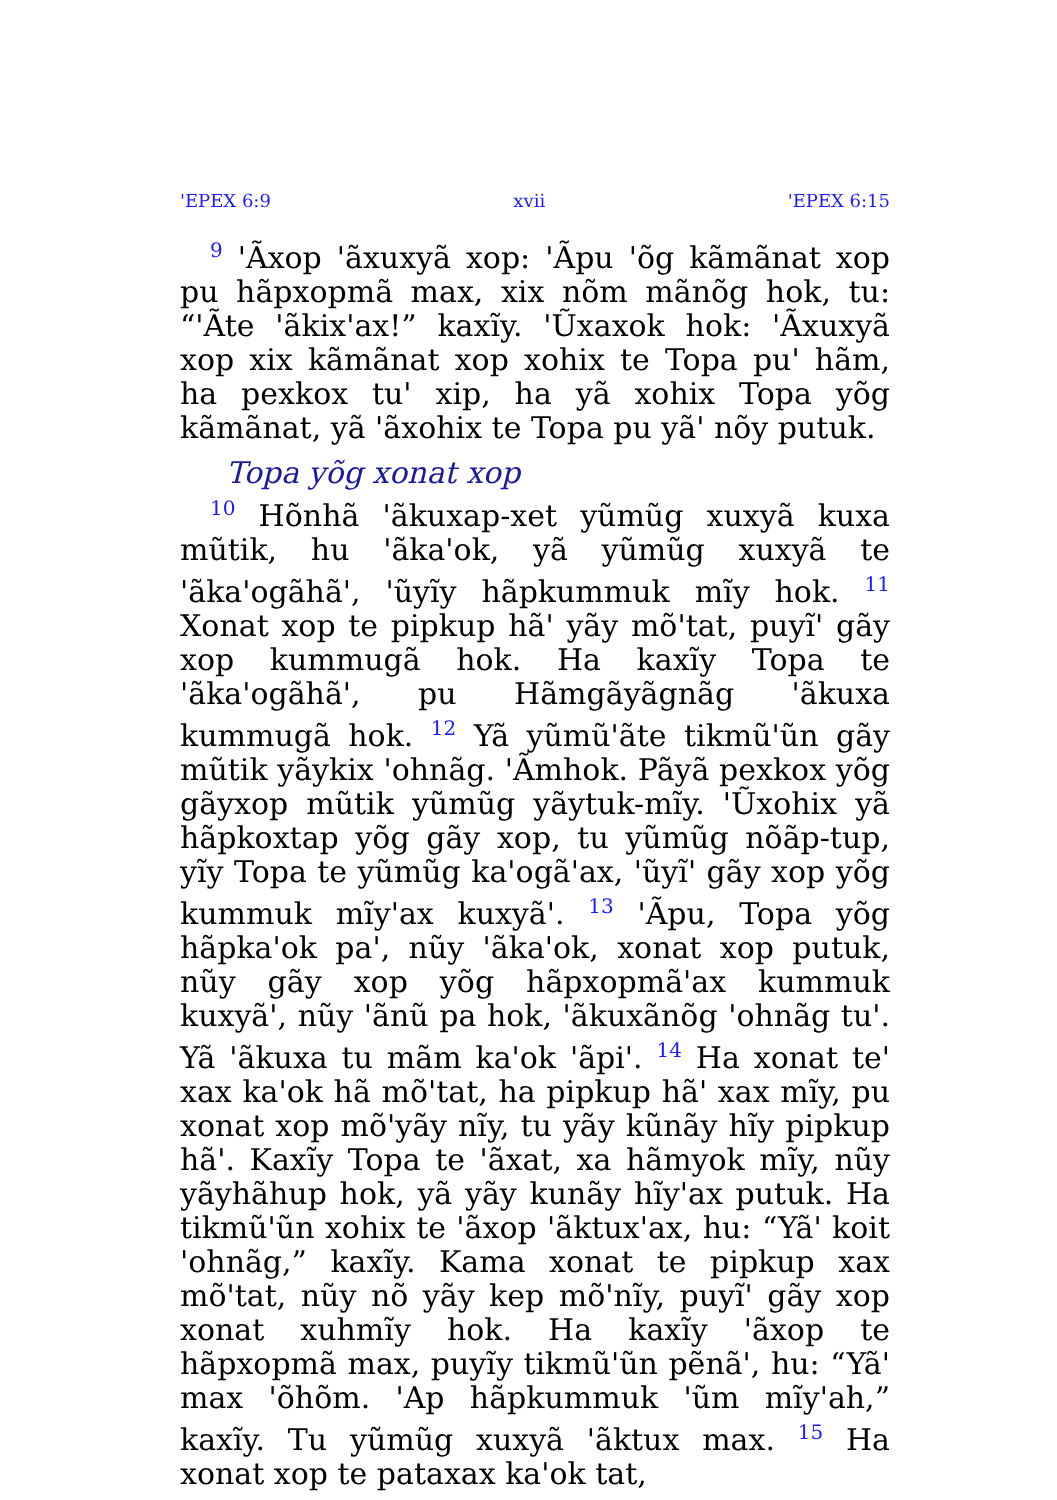'EPEX 6:9 xvii 'EPEX 6:15
<sup>9</sup> 'Ãxop 'ãxuxyã xop: 'Ãpu 'õg kãmãnat xop pu hãpxopmã max, xix nõm mãnõg hok, tu: “'Ãte 'ãkix'ax!” kaxĩy. 'Ũxaxok hok: 'Ãxuxyã xop xix kãmãnat xop xohix te Topa pu' hãm, ha pexkox tu' xip, ha yã xohix Topa yõg kãmãnat, yã 'ãxohix te Topa pu yã' nõy putuk.
Topa yõg xonat xop
<sup>10</sup> Hõnhã 'ãkuxap-xet yũmũg xuxyã kuxa mũtik, hu 'ãka'ok, yã yũmũg xuxyã te 'ãka'ogãhã', 'ũyĩy hãpkummuk mĩy hok. <sup>11</sup> Xonat xop te pipkup hã' yãy mõ'tat, puyĩ' gãy xop kummugã hok. Ha kaxĩy Topa te 'ãka'ogãhã', pu Hãmgãyãgnãg 'ãkuxa kummugã hok. <sup>12</sup> Yã yũmũ'ãte tikmũ'ũn gãy mũtik yãykix 'ohnãg. 'Ãmhok. Pãyã pexkox yõg gãyxop mũtik yũmũg yãytuk-mĩy. 'Ũxohix yã hãpkoxtap yõg gãy xop, tu yũmũg nõãp-tup, yĩy Topa te yũmũg ka'ogã'ax, 'ũyĩ' gãy xop yõg kummuk mĩy'ax kuxyã'. <sup>13</sup> 'Ãpu, Topa yõg hãpka'ok pa', nũy 'ãka'ok, xonat xop putuk, nũy gãy xop yõg hãpxopmã'ax kummuk kuxyã', nũy 'ãnũ pa hok, 'ãkuxãnõg 'ohnãg tu'. Yã 'ãkuxa tu mãm ka'ok 'ãpi'. <sup>14</sup> Ha xonat te' xax ka'ok hã mõ'tat, ha pipkup hã' xax mĩy, pu xonat xop mõ'yãy nĩy, tu yãy kũnãy hĩy pipkup hã'. Kaxĩy Topa te 'ãxat, xa hãmyok mĩy, nũy yãyhãhup hok, yã yãy kunãy hĩy'ax putuk. Ha tikmũ'ũn xohix te 'ãxop 'ãktux'ax, hu: “Yã' koit 'ohnãg,” kaxĩy. Kama xonat te pipkup xax mõ'tat, nũy nõ yãy kep mõ'nĩy, puyĩ' gãy xop xonat xuhmĩy hok. Ha kaxĩy 'ãxop te hãpxopmã max, puyĩy tikmũ'ũn pẽnã', hu: “Yã' max 'õhõm. 'Ap hãpkummuk 'ũm mĩy'ah,” kaxĩy. Tu yũmũg xuxyã 'ãktux max. <sup>15</sup> Ha xonat xop te pataxax ka'ok tat,